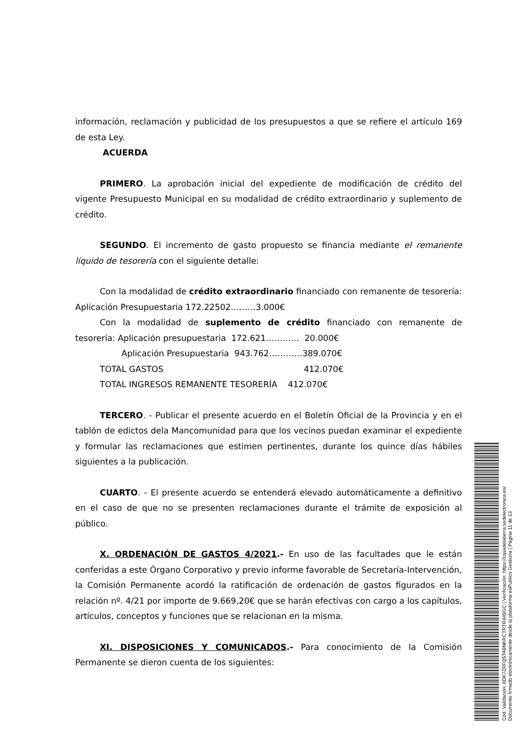información, reclamación y publicidad de los presupuestos a que se refiere el artículo 169 de esta Ley.
ACUERDA
PRIMERO. La aprobación inicial del expediente de modificación de crédito del vigente Presupuesto Municipal en su modalidad de crédito extraordinario y suplemento de crédito.
SEGUNDO. El incremento de gasto propuesto se financia mediante el remanente líquido de tesorería con el siguiente detalle:
Con la modalidad de crédito extraordinario financiado con remanente de tesorería: Aplicación Presupuestaria 172.22502………3.000€
Con la modalidad de suplemento de crédito financiado con remanente de tesorería: Aplicación presupuestaria 172.621………… 20.000€
Aplicación Presupuestaria 943.762…………389.070€
TOTAL GASTOS 412.070€
TOTAL INGRESOS REMANENTE TESORERÍA 412.070€
TERCERO. - Publicar el presente acuerdo en el Boletín Oficial de la Provincia y en el tablón de edictos dela Mancomunidad para que los vecinos puedan examinar el expediente y formular las reclamaciones que estimen pertinentes, durante los quince días hábiles siguientes a la publicación.
CUARTO. - El presente acuerdo se entenderá elevado automáticamente a definitivo en el caso de que no se presenten reclamaciones durante el trámite de exposición al público.
X. ORDENACIÓN DE GASTOS 4/2021.- En uso de las facultades que le están conferidas a este Órgano Corporativo y previo informe favorable de Secretaría-Intervención, la Comisión Permanente acordó la ratificación de ordenación de gastos figurados en la relación nº. 4/21 por importe de 9.669,20€ que se harán efectivas con cargo a los capítulos, artículos, conceptos y funciones que se relacionan en la misma.
XI. DISPOSICIONES Y COMUNICADOS.- Para conocimiento de la Comisión Permanente se dieron cuenta de los siguientes:
Cód. Validación: 6DK7ZFFQ5TA9NKRCTRTR449GC | Verificación: https://casadelatierra.sedelectronica.es/
Documento firmado electrónicamente desde la plataforma esPublico Gestiona | Página 11 de 13